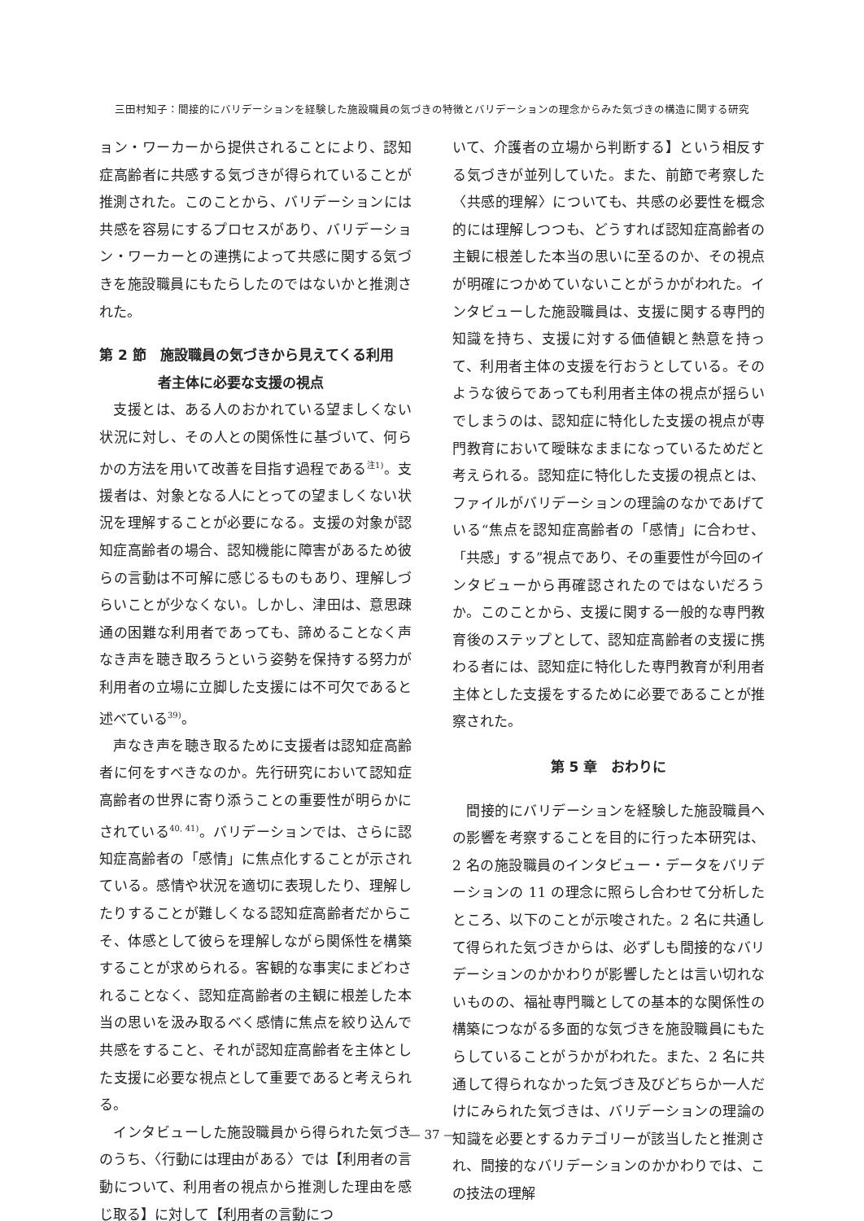三田村知子：間接的にバリデーションを経験した施設職員の気づきの特徴とバリデーションの理念からみた気づきの構造に関する研究
ョン・ワーカーから提供されることにより、認知症高齢者に共感する気づきが得られていることが推測された。このことから、バリデーションには共感を容易にするプロセスがあり、バリデーション・ワーカーとの連携によって共感に関する気づきを施設職員にもたらしたのではないかと推測された。
第 2 節　施設職員の気づきから見えてくる利用
者主体に必要な支援の視点
支援とは、ある人のおかれている望ましくない状況に対し、その人との関係性に基づいて、何らかの方法を用いて改善を目指す過程である<sup>注1)</sup>。支援者は、対象となる人にとっての望ましくない状況を理解することが必要になる。支援の対象が認知症高齢者の場合、認知機能に障害があるため彼らの言動は不可解に感じるものもあり、理解しづらいことが少なくない。しかし、津田は、意思疎通の困難な利用者であっても、諦めることなく声なき声を聴き取ろうという姿勢を保持する努力が利用者の立場に立脚した支援には不可欠であると述べている<sup>39)</sup>。
声なき声を聴き取るために支援者は認知症高齢者に何をすべきなのか。先行研究において認知症高齢者の世界に寄り添うことの重要性が明らかにされている<sup>40, 41)</sup>。バリデーションでは、さらに認知症高齢者の「感情」に焦点化することが示されている。感情や状況を適切に表現したり、理解したりすることが難しくなる認知症高齢者だからこそ、体感として彼らを理解しながら関係性を構築することが求められる。客観的な事実にまどわされることなく、認知症高齢者の主観に根差した本当の思いを汲み取るべく感情に焦点を絞り込んで共感をすること、それが認知症高齢者を主体とした支援に必要な視点として重要であると考えられる。
インタビューした施設職員から得られた気づきのうち、〈行動には理由がある〉では【利用者の言動について、利用者の視点から推測した理由を感じ取る】に対して【利用者の言動につ
いて、介護者の立場から判断する】という相反する気づきが並列していた。また、前節で考察した〈共感的理解〉についても、共感の必要性を概念的には理解しつつも、どうすれば認知症高齢者の主観に根差した本当の思いに至るのか、その視点が明確につかめていないことがうかがわれた。インタビューした施設職員は、支援に関する専門的知識を持ち、支援に対する価値観と熱意を持って、利用者主体の支援を行おうとしている。そのような彼らであっても利用者主体の視点が揺らいでしまうのは、認知症に特化した支援の視点が専門教育において曖昧なままになっているためだと考えられる。認知症に特化した支援の視点とは、ファイルがバリデーションの理論のなかであげている“焦点を認知症高齢者の「感情」に合わせ、「共感」する”視点であり、その重要性が今回のインタビューから再確認されたのではないだろうか。このことから、支援に関する一般的な専門教育後のステップとして、認知症高齢者の支援に携わる者には、認知症に特化した専門教育が利用者主体とした支援をするために必要であることが推察された。
第 5 章　おわりに
間接的にバリデーションを経験した施設職員への影響を考察することを目的に行った本研究は、2 名の施設職員のインタビュー・データをバリデーションの 11 の理念に照らし合わせて分析したところ、以下のことが示唆された。2 名に共通して得られた気づきからは、必ずしも間接的なバリデーションのかかわりが影響したとは言い切れないものの、福祉専門職としての基本的な関係性の構築につながる多面的な気づきを施設職員にもたらしていることがうかがわれた。また、2 名に共通して得られなかった気づき及びどちらか一人だけにみられた気づきは、バリデーションの理論の知識を必要とするカテゴリーが該当したと推測され、間接的なバリデーションのかかわりでは、この技法の理解
— 37 —